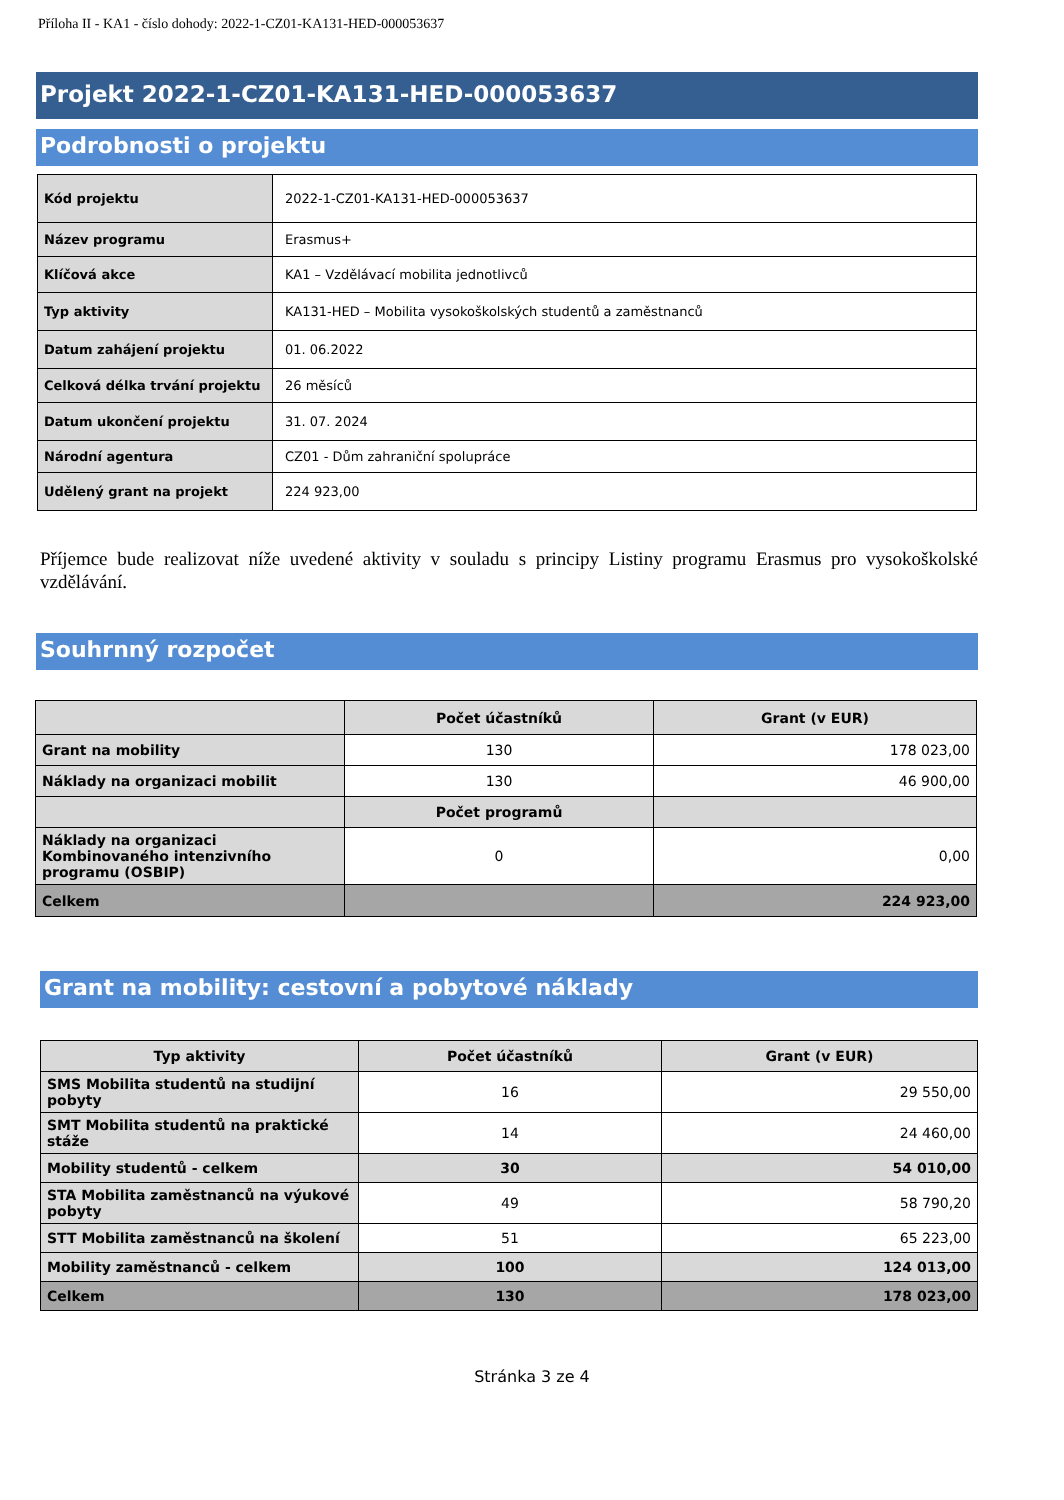Příloha II - KA1 - číslo dohody: 2022-1-CZ01-KA131-HED-000053637
Projekt 2022-1-CZ01-KA131-HED-000053637
Podrobnosti o projektu
| Kód projektu | 2022-1-CZ01-KA131-HED-000053637 |
| Název programu | Erasmus+ |
| Klíčová akce | KA1 – Vzdělávací mobilita jednotlivců |
| Typ aktivity | KA131-HED – Mobilita vysokoškolských studentů a zaměstnanců |
| Datum zahájení projektu | 01. 06.2022 |
| Celková délka trvání projektu | 26 měsíců |
| Datum ukončení projektu | 31. 07. 2024 |
| Národní agentura | CZ01 - Dům zahraniční spolupráce |
| Udělený grant na projekt | 224 923,00 |
Příjemce bude realizovat níže uvedené aktivity v souladu s principy Listiny programu Erasmus pro vysokoškolské vzdělávání.
Souhrnný rozpočet
| | Počet účastníků | Grant (v EUR) |
| Grant na mobility | 130 | 178 023,00 |
| Náklady na organizaci mobilit | 130 | 46 900,00 |
| | Počet programů | |
| Náklady na organizaci Kombinovaného intenzivního programu (OSBIP) | 0 | 0,00 |
| Celkem | | 224 923,00 |
Grant na mobility: cestovní a pobytové náklady
| Typ aktivity | Počet účastníků | Grant (v EUR) |
| SMS Mobilita studentů na studijní pobyty | 16 | 29 550,00 |
| SMT Mobilita studentů na praktické stáže | 14 | 24 460,00 |
| Mobility studentů - celkem | 30 | 54 010,00 |
| STA Mobilita zaměstnanců na výukové pobyty | 49 | 58 790,20 |
| STT Mobilita zaměstnanců na školení | 51 | 65 223,00 |
| Mobility zaměstnanců - celkem | 100 | 124 013,00 |
| Celkem | 130 | 178 023,00 |
Stránka 3 ze 4